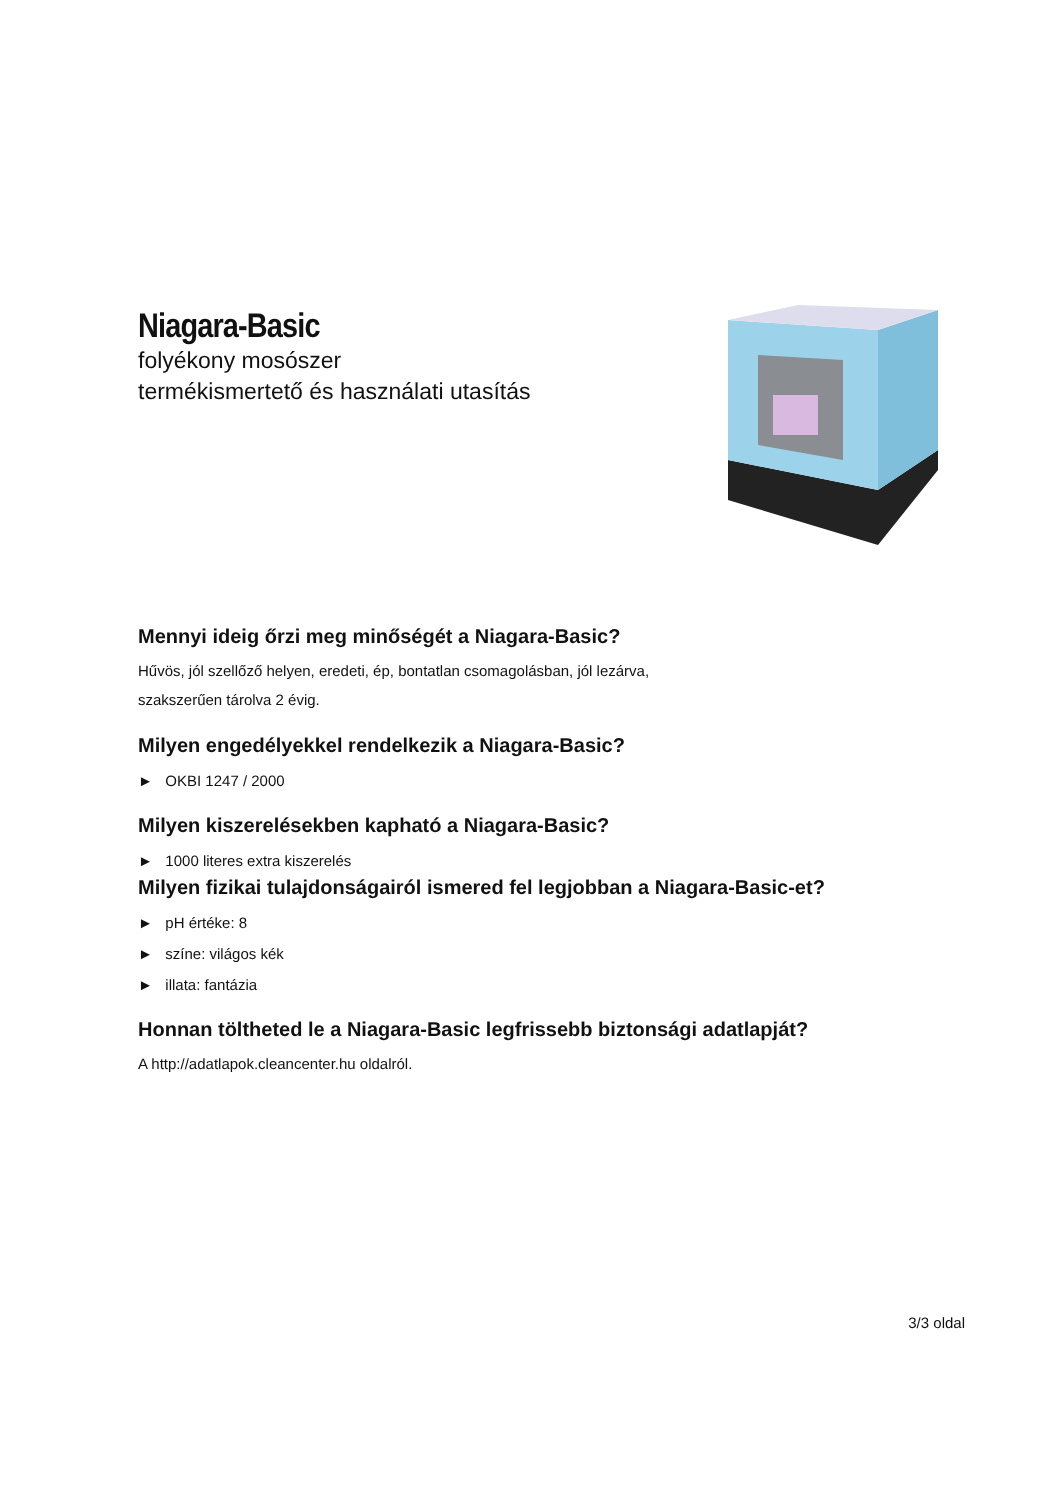Niagara-Basic
folyékony mosószer
termékismertető és használati utasítás
Mennyi ideig őrzi meg minőségét a Niagara-Basic?
Hűvös, jól szellőző helyen, eredeti, ép, bontatlan csomagolásban, jól lezárva,
szakszerűen tárolva 2 évig.
Milyen engedélyekkel rendelkezik a Niagara-Basic?
► OKBI 1247 / 2000
Milyen kiszerelésekben kapható a Niagara-Basic?
► 1000 literes extra kiszerelés
Milyen fizikai tulajdonságairól ismered fel legjobban a Niagara-Basic-et?
► pH értéke: 8
► színe: világos kék
► illata: fantázia
Honnan töltheted le a Niagara-Basic legfrissebb biztonsági adatlapját?
A http://adatlapok.cleancenter.hu oldalról.
3/3 oldal